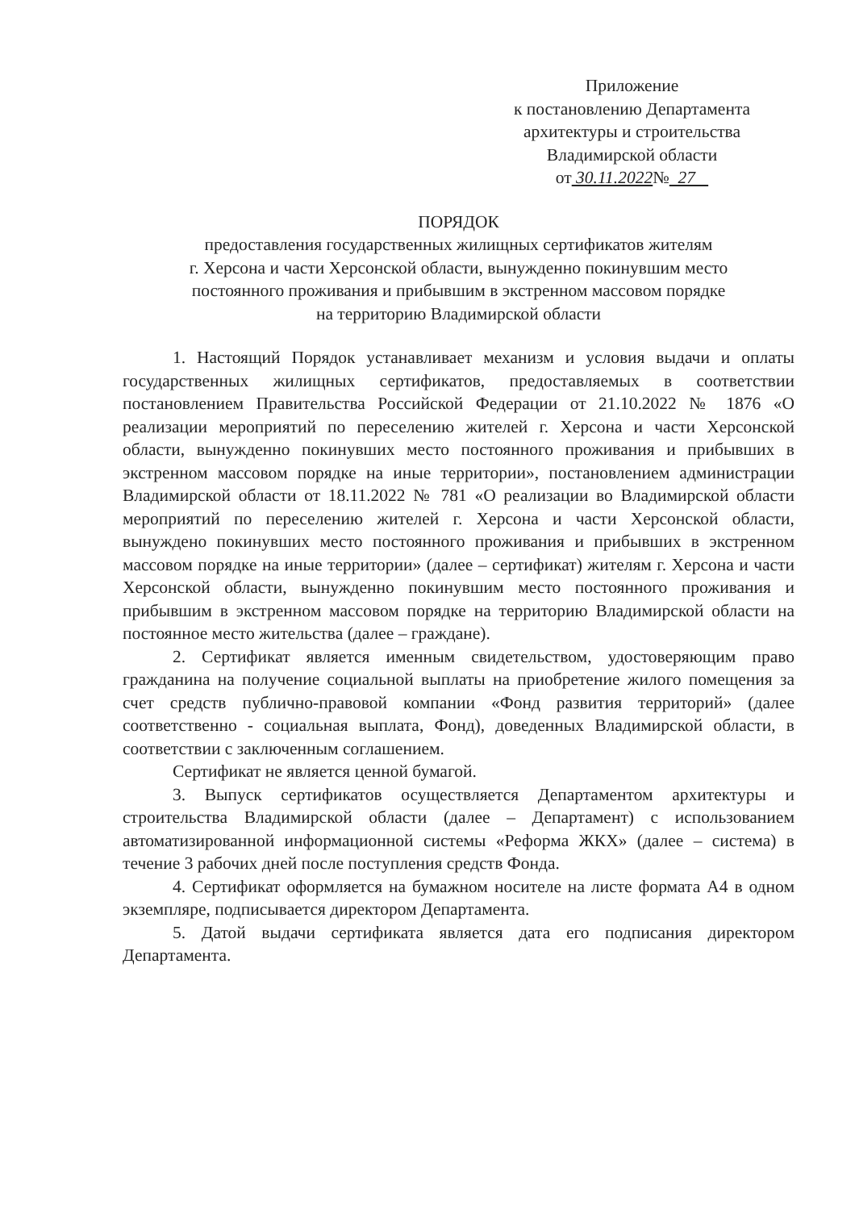Приложение
к постановлению Департамента
архитектуры и строительства
Владимирской области
от 30.11.2022№ 27
ПОРЯДОК
предоставления государственных жилищных сертификатов жителям
г. Херсона и части Херсонской области, вынужденно покинувшим место
постоянного проживания и прибывшим в экстренном массовом порядке
на территорию Владимирской области
1. Настоящий Порядок устанавливает механизм и условия выдачи и оплаты государственных жилищных сертификатов, предоставляемых в соответствии постановлением Правительства Российской Федерации от 21.10.2022 № 1876 «О реализации мероприятий по переселению жителей г. Херсона и части Херсонской области, вынужденно покинувших место постоянного проживания и прибывших в экстренном массовом порядке на иные территории», постановлением администрации Владимирской области от 18.11.2022 № 781 «О реализации во Владимирской области мероприятий по переселению жителей г. Херсона и части Херсонской области, вынуждено покинувших место постоянного проживания и прибывших в экстренном массовом порядке на иные территории» (далее – сертификат) жителям г. Херсона и части Херсонской области, вынужденно покинувшим место постоянного проживания и прибывшим в экстренном массовом порядке на территорию Владимирской области на постоянное место жительства (далее – граждане).
2. Сертификат является именным свидетельством, удостоверяющим право гражданина на получение социальной выплаты на приобретение жилого помещения за счет средств публично-правовой компании «Фонд развития территорий» (далее соответственно - социальная выплата, Фонд), доведенных Владимирской области, в соответствии с заключенным соглашением.
Сертификат не является ценной бумагой.
3. Выпуск сертификатов осуществляется Департаментом архитектуры и строительства Владимирской области (далее – Департамент) с использованием автоматизированной информационной системы «Реформа ЖКХ» (далее – система) в течение 3 рабочих дней после поступления средств Фонда.
4. Сертификат оформляется на бумажном носителе на листе формата А4 в одном экземпляре, подписывается директором Департамента.
5. Датой выдачи сертификата является дата его подписания директором Департамента.